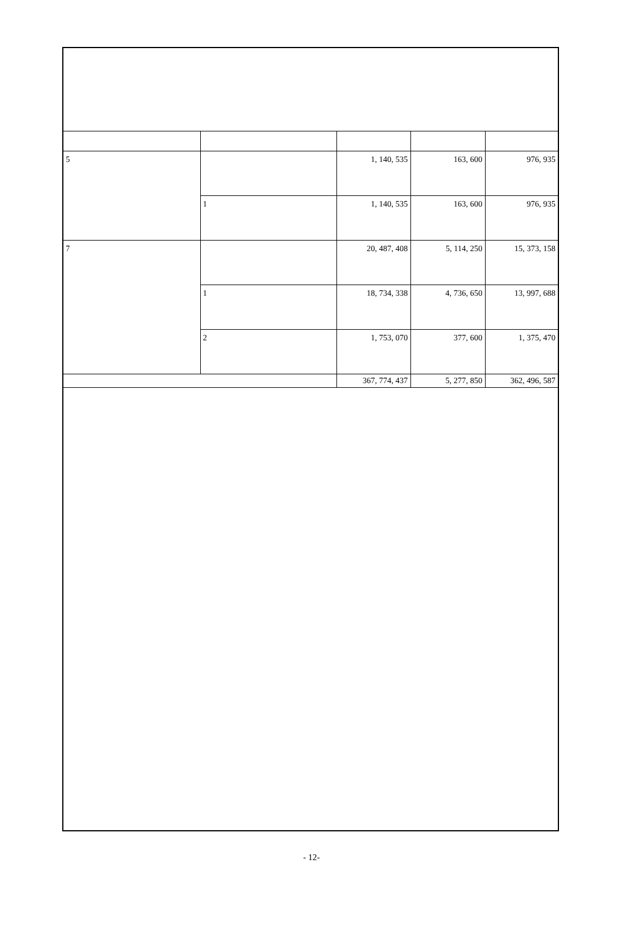| 5 | | 1, 140, 535 | 163, 600 | 976, 935 |
| | 1 | 1, 140, 535 | 163, 600 | 976, 935 |
| 7 | | 20, 487, 408 | 5, 114, 250 | 15, 373, 158 |
| | 1 | 18, 734, 338 | 4, 736, 650 | 13, 997, 688 |
| | 2 | 1, 753, 070 | 377, 600 | 1, 375, 470 |
| | | 367, 774, 437 | 5, 277, 850 | 362, 496, 587 |
- 12-